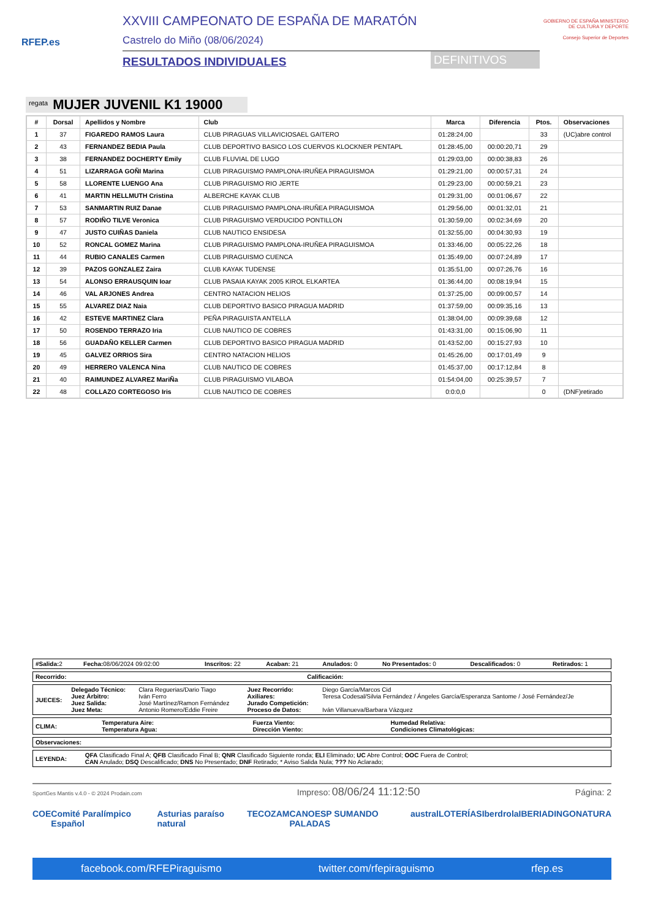RFEP.es
XXVIII CAMPEONATO DE ESPAÑA DE MARATÓN
Castrelo do Miño (08/06/2024)
RESULTADOS INDIVIDUALES DEFINITIVOS
GOBIERNO DE ESPAÑA MINISTERIO DE CULTURA Y DEPORTE
Consejo Superior de Deportes
regata MUJER JUVENIL K1 19000
| # | Dorsal | Apellidos y Nombre | Club | Marca | Diferencia | Ptos. | Observaciones |
| --- | --- | --- | --- | --- | --- | --- | --- |
| 1 | 37 | FIGAREDO RAMOS Laura | CLUB PIRAGUAS VILLAVICIOSAEL GAITERO | 01:28:24,00 | | 33 | (UC)abre control |
| 2 | 43 | FERNANDEZ BEDIA Paula | CLUB DEPORTIVO BASICO LOS CUERVOS KLOCKNER PENTAPL | 01:28:45,00 | 00:00:20,71 | 29 | |
| 3 | 38 | FERNANDEZ DOCHERTY Emily | CLUB FLUVIAL DE LUGO | 01:29:03,00 | 00:00:38,83 | 26 | |
| 4 | 51 | LIZARRAGA GOÑI Marina | CLUB PIRAGUISMO PAMPLONA-IRUÑEA PIRAGUISMOA | 01:29:21,00 | 00:00:57,31 | 24 | |
| 5 | 58 | LLORENTE LUENGO Ana | CLUB PIRAGUISMO RIO JERTE | 01:29:23,00 | 00:00:59,21 | 23 | |
| 6 | 41 | MARTIN HELLMUTH Cristina | ALBERCHE KAYAK CLUB | 01:29:31,00 | 00:01:06,67 | 22 | |
| 7 | 53 | SANMARTIN RUIZ Danae | CLUB PIRAGUISMO PAMPLONA-IRUÑEA PIRAGUISMOA | 01:29:56,00 | 00:01:32,01 | 21 | |
| 8 | 57 | RODIÑO TILVE Veronica | CLUB PIRAGUISMO VERDUCIDO PONTILLON | 01:30:59,00 | 00:02:34,69 | 20 | |
| 9 | 47 | JUSTO CUIÑAS Daniela | CLUB NAUTICO ENSIDESA | 01:32:55,00 | 00:04:30,93 | 19 | |
| 10 | 52 | RONCAL GOMEZ Marina | CLUB PIRAGUISMO PAMPLONA-IRUÑEA PIRAGUISMOA | 01:33:46,00 | 00:05:22,26 | 18 | |
| 11 | 44 | RUBIO CANALES Carmen | CLUB PIRAGUISMO CUENCA | 01:35:49,00 | 00:07:24,89 | 17 | |
| 12 | 39 | PAZOS GONZALEZ Zaira | CLUB KAYAK TUDENSE | 01:35:51,00 | 00:07:26,76 | 16 | |
| 13 | 54 | ALONSO ERRAUSQUIN Ioar | CLUB PASAIA KAYAK 2005 KIROL ELKARTEA | 01:36:44,00 | 00:08:19,94 | 15 | |
| 14 | 46 | VAL ARJONES Andrea | CENTRO NATACION HELIOS | 01:37:25,00 | 00:09:00,57 | 14 | |
| 15 | 55 | ALVAREZ DIAZ Naia | CLUB DEPORTIVO BASICO PIRAGUA MADRID | 01:37:59,00 | 00:09:35,16 | 13 | |
| 16 | 42 | ESTEVE MARTINEZ Clara | PEÑA PIRAGUISTA ANTELLA | 01:38:04,00 | 00:09:39,68 | 12 | |
| 17 | 50 | ROSENDO TERRAZO Iria | CLUB NAUTICO DE COBRES | 01:43:31,00 | 00:15:06,90 | 11 | |
| 18 | 56 | GUADAÑO KELLER Carmen | CLUB DEPORTIVO BASICO PIRAGUA MADRID | 01:43:52,00 | 00:15:27,93 | 10 | |
| 19 | 45 | GALVEZ ORRIOS Sira | CENTRO NATACION HELIOS | 01:45:26,00 | 00:17:01,49 | 9 | |
| 20 | 49 | HERRERO VALENCA Nina | CLUB NAUTICO DE COBRES | 01:45:37,00 | 00:17:12,84 | 8 | |
| 21 | 40 | RAIMUNDEZ ALVAREZ MariÑa | CLUB PIRAGUISMO VILABOA | 01:54:04,00 | 00:25:39,57 | 7 | |
| 22 | 48 | COLLAZO CORTEGOSO Iris | CLUB NAUTICO DE COBRES | 0:0:0,0 | | 0 | (DNF)retirado |
| #Salida: 2 | Fecha: 08/06/2024 09:02:00 | Inscritos: 22 | Acaban: 21 | Anulados: 0 | No Presentados: 0 | Descalificados: 0 | Retirados: 1 |
| Recorrido: | Calificación: |
| JUECES: | Delegado Técnico: Juez Árbitro: Juez Salida: Juez Meta: | Clara Reguerias/Dario Tiago Iván Ferro José Martínez/Ramon Fernández Antonio Romero/Eddie Freire | Juez Recorrido: Axiliares: Jurado Competición: Proceso de Datos: | Diego García/Marcos Cid Teresa Codesal/Silvia Fernández / Ángeles García/Esperanza Santome / José Fernández/Je Iván Villanueva/Barbara Vázquez |
| CLIMA: | Temperatura Aire: Temperatura Agua: | Fuerza Viento: Dirección Viento: | Humedad Relativa: Condiciones Climatológicas: |
| Observaciones: |
| LEYENDA: | QFA Clasificado Final A; QFB Clasificado Final B; QNR Clasificado Siguiente ronda; ELI Eliminado; UC Abre Control; OOC Fuera de Control; CAN Anulado; DSQ Descalificado; DNS No Presentado; DNF Retirado; * Aviso Salida Nula; ??? No Aclarado; |
SportGes Mantis v.4.0 - © 2024 Prodain.com Impreso: 08/06/24 11:12:50 Página: 2
COE Comité Paralímpico Español Asturias paraíso natural TECOZAM CANOESP SUMANDO PALADAS austral LOTERÍAS Iberdrola IBERIA DINGONATURA
facebook.com/RFEPiraguismo twitter.com/rfepiraguismo rfep.es